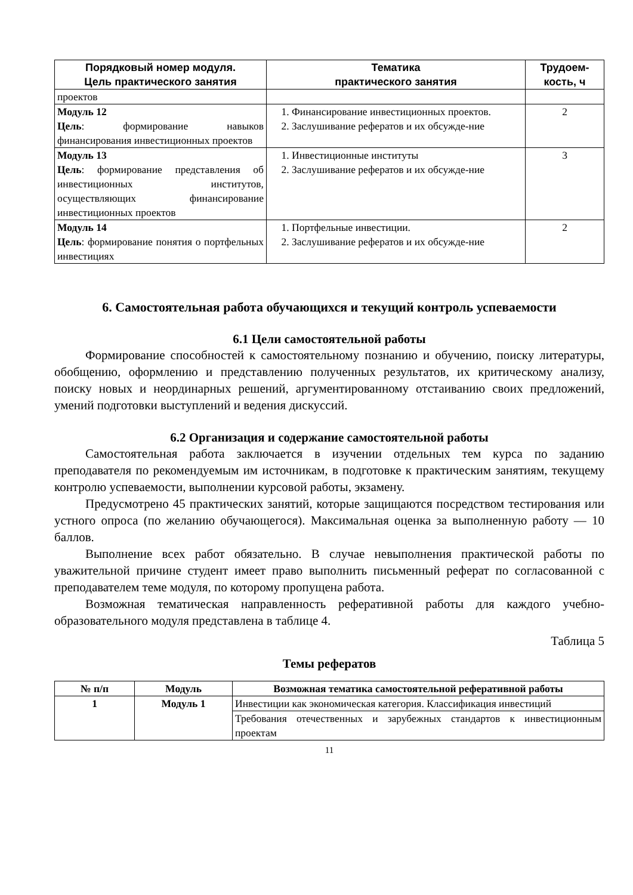| Порядковый номер модуля. Цель практического занятия | Тематика практического занятия | Трудоем- кость, ч |
| --- | --- | --- |
| проектов | | |
| Модуль 12 Цель : формирование навыков финансирования инвестиционных проектов | 1. Финансирование инвестиционных проектов. 2. Заслушивание рефератов и их обсужде-ние | 2 |
| Модуль 13 Цель : формирование представления об инвестиционных институтов, осуществляющих финансирование инвестиционных проектов | 1. Инвестиционные институты 2. Заслушивание рефератов и их обсужде-ние | 3 |
| Модуль 14 Цель : формирование понятия о портфельных инвестициях | 1. Портфельные инвестиции. 2. Заслушивание рефератов и их обсужде-ние | 2 |
6. Самостоятельная работа обучающихся и текущий контроль успеваемости
6.1 Цели самостоятельной работы
Формирование способностей к самостоятельному познанию и обучению, поиску литературы, обобщению, оформлению и представлению полученных результатов, их критическому анализу, поиску новых и неординарных решений, аргументированному отстаиванию своих предложений, умений подготовки выступлений и ведения дискуссий.
6.2 Организация и содержание самостоятельной работы
Самостоятельная работа заключается в изучении отдельных тем курса по заданию преподавателя по рекомендуемым им источникам, в подготовке к практическим занятиям, текущему контролю успеваемости, выполнении курсовой работы, экзамену.
Предусмотрено 45 практических занятий, которые защищаются посредством тестирования или устного опроса (по желанию обучающегося). Максимальная оценка за выполненную работу — 10 баллов.
Выполнение всех работ обязательно. В случае невыполнения практической работы по уважительной причине студент имеет право выполнить письменный реферат по согласованной с преподавателем теме модуля, по которому пропущена работа.
Возможная тематическая направленность реферативной работы для каждого учебно-образовательного модуля представлена в таблице 4.
Таблица 5
Темы рефератов
| № п/п | Модуль | Возможная тематика самостоятельной реферативной работы |
| --- | --- | --- |
| 1 | Модуль 1 | Инвестиции как экономическая категория. Классификация инвестиций |
| | | Требования отечественных и зарубежных стандартов к инвестиционным проектам |
11